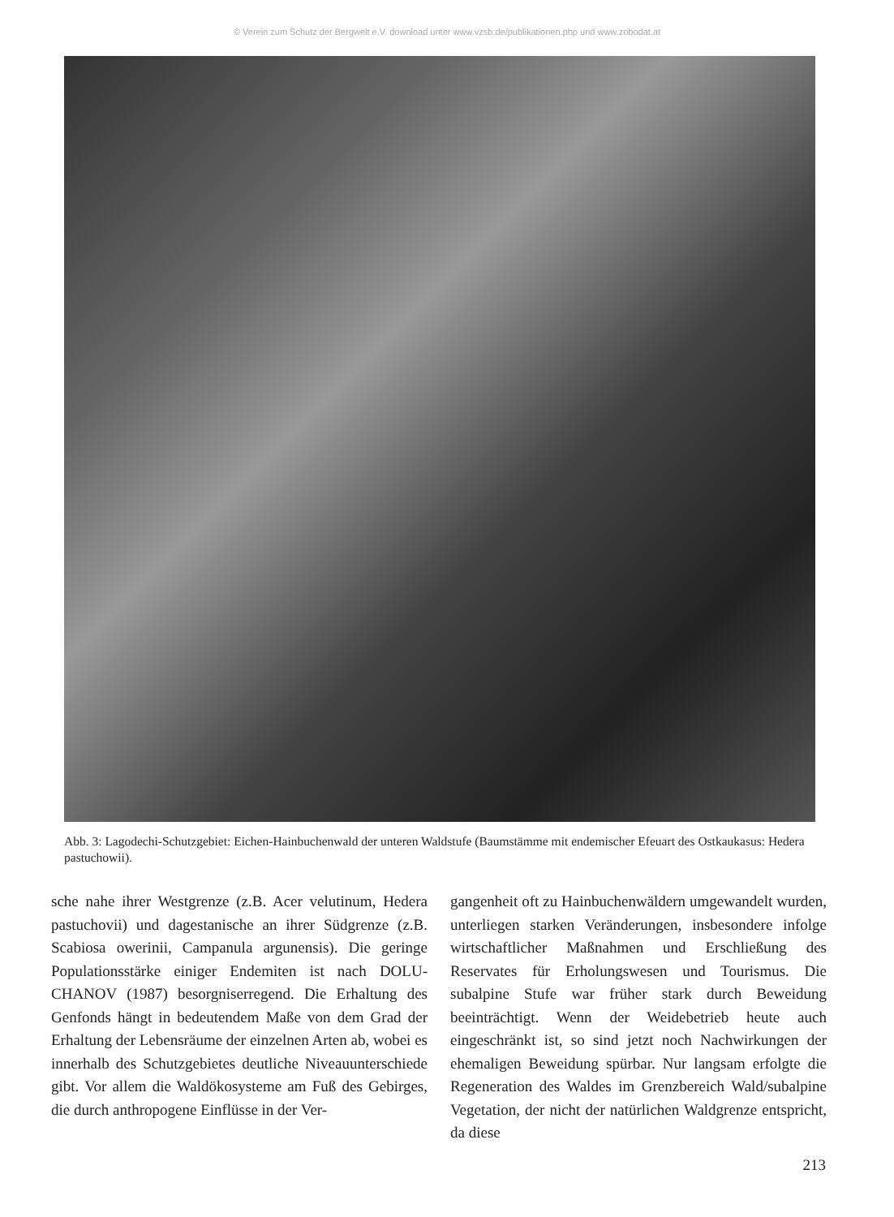© Verein zum Schutz der Bergwelt e.V. download unter www.vzsb.de/publikationen.php und www.zobodat.at
Abb. 3: Lagodechi-Schutzgebiet: Eichen-Hainbuchenwald der unteren Waldstufe (Baumstämme mit endemischer Efeuart des Ostkaukasus: Hedera pastuchowii).
sche nahe ihrer Westgrenze (z.B. Acer velutinum, Hedera pastuchovii) und dagestanische an ihrer Südgrenze (z.B. Scabiosa owerinii, Campanula argunensis). Die geringe Populationsstärke einiger Endemiten ist nach DOLU-CHANOV (1987) besorgniserregend. Die Erhaltung des Genfonds hängt in bedeutendem Maße von dem Grad der Erhaltung der Lebensräume der einzelnen Arten ab, wobei es innerhalb des Schutzgebietes deutliche Niveauunterschiede gibt. Vor allem die Waldökosysteme am Fuß des Gebirges, die durch anthropogene Einflüsse in der Ver-
gangenheit oft zu Hainbuchenwäldern umgewandelt wurden, unterliegen starken Veränderungen, insbesondere infolge wirtschaftlicher Maßnahmen und Erschließung des Reservates für Erholungswesen und Tourismus. Die subalpine Stufe war früher stark durch Beweidung beeinträchtigt. Wenn der Weidebetrieb heute auch eingeschränkt ist, so sind jetzt noch Nachwirkungen der ehemaligen Beweidung spürbar. Nur langsam erfolgte die Regeneration des Waldes im Grenzbereich Wald/subalpine Vegetation, der nicht der natürlichen Waldgrenze entspricht, da diese
213